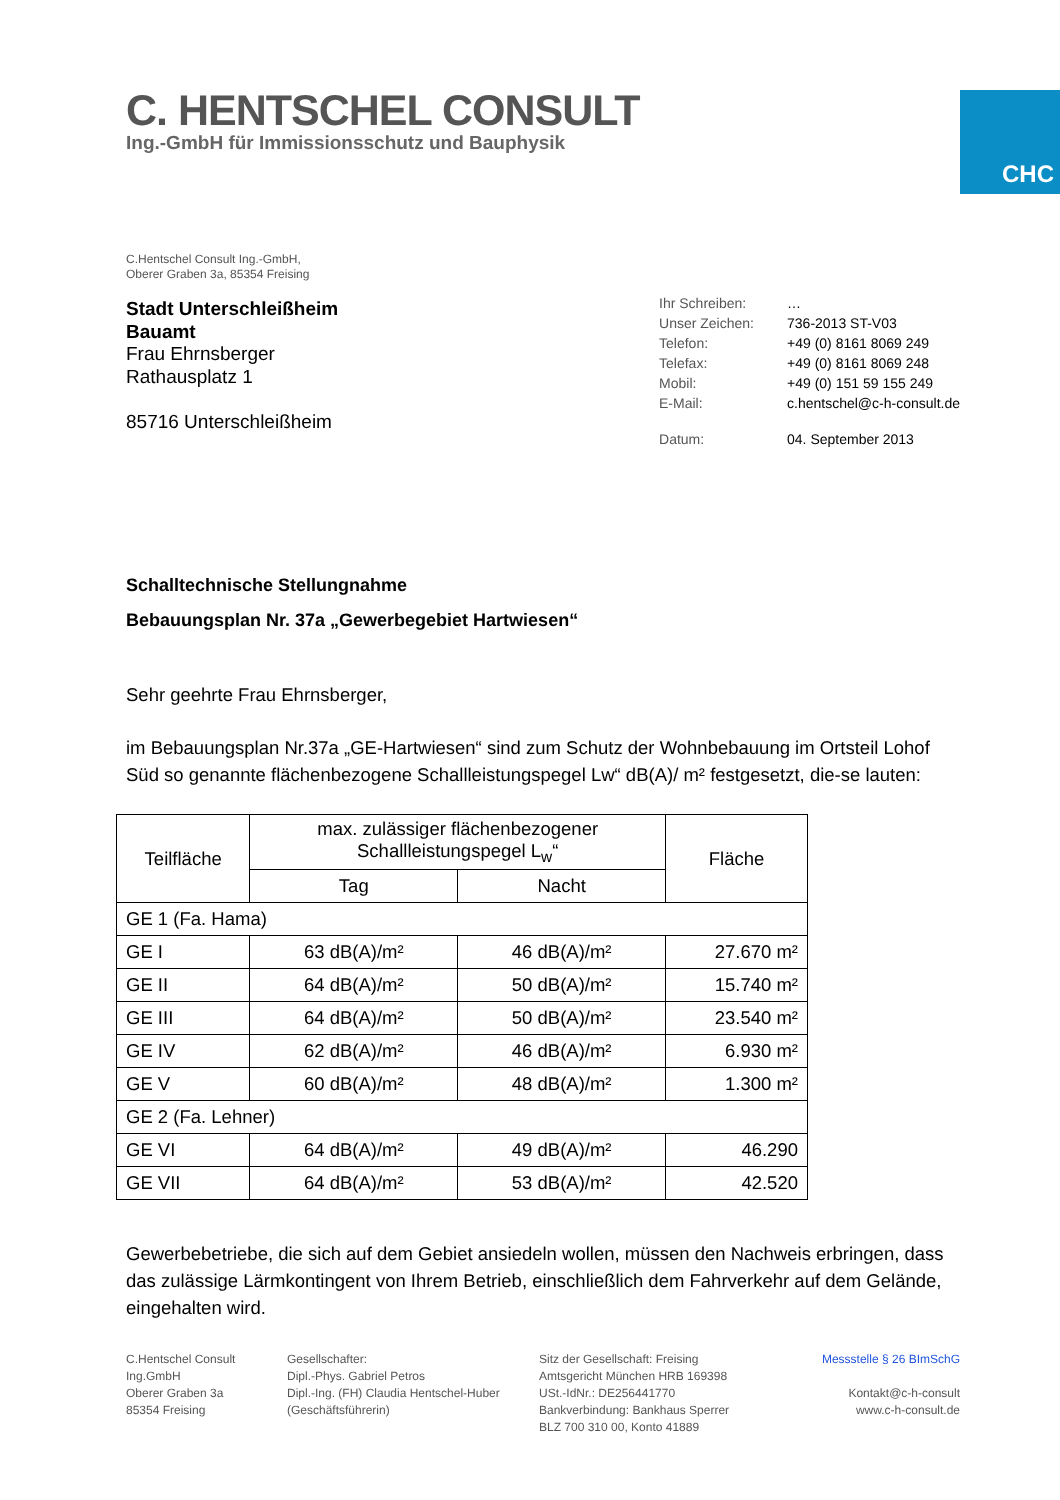C. HENTSCHEL CONSULT
Ing.-GmbH für Immissionsschutz und Bauphysik
CHC
C.Hentschel Consult Ing.-GmbH,
Oberer Graben 3a, 85354 Freising
Stadt Unterschleißheim
Bauamt
Frau Ehrnsberger
Rathausplatz 1
85716 Unterschleißheim
| Ihr Schreiben: | … |
| Unser Zeichen: | 736-2013 ST-V03 |
| Telefon: | +49 (0) 8161 8069 249 |
| Telefax: | +49 (0) 8161 8069 248 |
| Mobil: | +49 (0) 151 59 155 249 |
| E-Mail: | c.hentschel@c-h-consult.de |
| Datum: | 04. September 2013 |
Schalltechnische Stellungnahme
Bebauungsplan Nr. 37a „Gewerbegebiet Hartwiesen“
Sehr geehrte Frau Ehrnsberger,
im Bebauungsplan Nr.37a „GE-Hartwiesen“ sind zum Schutz der Wohnbebauung im Ortsteil Lohof Süd so genannte flächenbezogene Schallleistungspegel Lw“ dB(A)/ m² festgesetzt, die-se lauten:
| Teilfläche | max. zulässiger flächenbezogener Schallleistungspegel L<sub>w</sub>“ | | Fläche |
| --- | --- | --- | --- |
| | Tag | Nacht | |
| GE 1 (Fa. Hama) | | | |
| GE I | 63 dB(A)/m² | 46 dB(A)/m² | 27.670 m² |
| GE II | 64 dB(A)/m² | 50 dB(A)/m² | 15.740 m² |
| GE III | 64 dB(A)/m² | 50 dB(A)/m² | 23.540 m² |
| GE IV | 62 dB(A)/m² | 46 dB(A)/m² | 6.930 m² |
| GE V | 60 dB(A)/m² | 48 dB(A)/m² | 1.300 m² |
| GE 2 (Fa. Lehner) | | | |
| GE VI | 64 dB(A)/m² | 49 dB(A)/m² | 46.290 |
| GE VII | 64 dB(A)/m² | 53 dB(A)/m² | 42.520 |
Gewerbebetriebe, die sich auf dem Gebiet ansiedeln wollen, müssen den Nachweis erbringen, dass das zulässige Lärmkontingent von Ihrem Betrieb, einschließlich dem Fahrverkehr auf dem Gelände, eingehalten wird.
C.Hentschel Consult
Ing.GmbH
Oberer Graben 3a
85354 Freising
Gesellschafter:
Dipl.-Phys. Gabriel Petros
Dipl.-Ing. (FH) Claudia Hentschel-Huber
(Geschäftsführerin)
Sitz der Gesellschaft: Freising
Amtsgericht München HRB 169398
USt.-IdNr.: DE256441770
Bankverbindung: Bankhaus Sperrer
BLZ 700 310 00, Konto 41889
Messstelle § 26 BImSchG
Kontakt@c-h-consult
www.c-h-consult.de